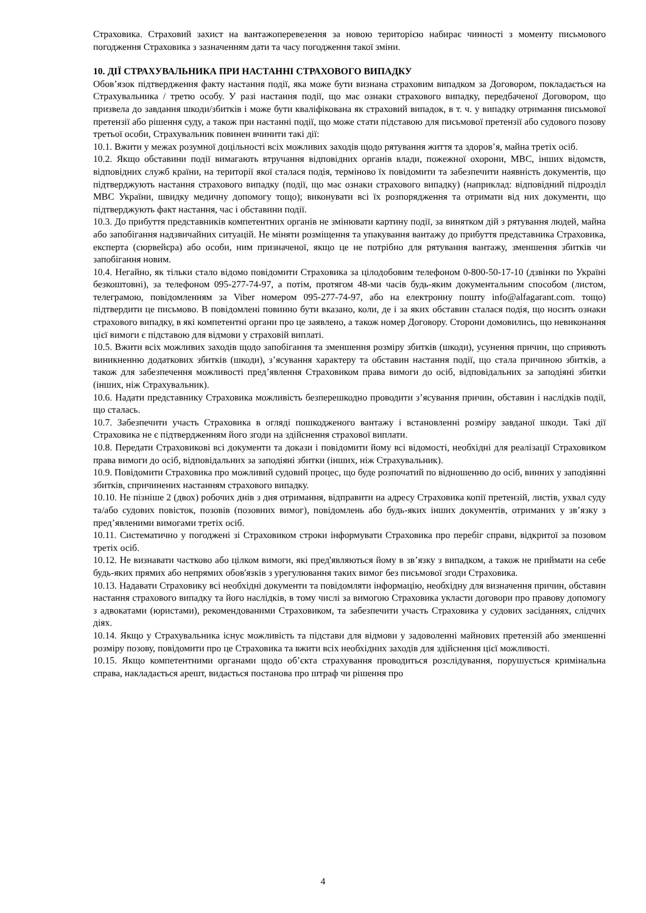Страховика. Страховий захист на вантажоперевезення за новою територією набирає чинності з моменту письмового погодження Страховика з зазначенням дати та часу погодження такої зміни.
10. ДІЇ СТРАХУВАЛЬНИКА ПРИ НАСТАННІ СТРАХОВОГО ВИПАДКУ
Обов’язок підтвердження факту настання події, яка може бути визнана страховим випадком за Договором, покладається на Страхувальника / третю особу. У разі настання події, що має ознаки страхового випадку, передбаченої Договором, що призвела до завдання шкоди/збитків і може бути кваліфікована як страховий випадок, в т. ч. у випадку отримання письмової претензії або рішення суду, а також при настанні події, що може стати підставою для письмової претензії або судового позову третьої особи, Страхувальник повинен вчинити такі дії:
10.1. Вжити у межах розумної доцільності всіх можливих заходів щодо рятування життя та здоров’я, майна третіх осіб.
10.2. Якщо обставини події вимагають втручання відповідних органів влади, пожежної охорони, МВС, інших відомств, відповідних служб країни, на території якої сталася подія, терміново їх повідомити та забезпечити наявність документів, що підтверджують настання страхового випадку (події, що має ознаки страхового випадку) (наприклад: відповідний підрозділ МВС України, швидку медичну допомогу тощо); виконувати всі їх розпорядження та отримати від них документи, що підтверджують факт настання, час і обставини події.
10.3. До прибуття представників компетентних органів не змінювати картину події, за винятком дій з рятування людей, майна або запобігання надзвичайних ситуацій. Не міняти розміщення та упакування вантажу до прибуття представника Страховика, експерта (сюрвейєра) або особи, ним призначеної, якщо це не потрібно для рятування вантажу, зменшення збитків чи запобігання новим.
10.4. Негайно, як тільки стало відомо повідомити Страховика за цілодобовим телефоном 0-800-50-17-10 (дзвінки по Україні безкоштовні), за телефоном 095-277-74-97, а потім, протягом 48-ми часів будь-яким документальним способом (листом, телеграмою, повідомленням за Viber номером 095-277-74-97, або на електронну пошту info@alfagarant.com. тощо) підтвердити це письмово. В повідомлені повинно бути вказано, коли, де і за яких обставин сталася подія, що носить ознаки страхового випадку, в які компетентні органи про це заявлено, а також номер Договору. Сторони домовились, що невиконання цієї вимоги є підставою для відмови у страховій виплаті.
10.5. Вжити всіх можливих заходів щодо запобігання та зменшення розміру збитків (шкоди), усунення причин, що сприяють виникненню додаткових збитків (шкоди), з’ясування характеру та обставин настання події, що стала причиною збитків, а також для забезпечення можливості пред’явлення Страховиком права вимоги до осіб, відповідальних за заподіяні збитки (інших, ніж Страхувальник).
10.6. Надати представнику Страховика можливість безперешкодно проводити з’ясування причин, обставин і наслідків події, що сталась.
10.7. Забезпечити участь Страховика в огляді пошкодженого вантажу і встановленні розміру завданої шкоди. Такі дії Страховика не є підтвердженням його згоди на здійснення страхової виплати.
10.8. Передати Страховикові всі документи та докази і повідомити йому всі відомості, необхідні для реалізації Страховиком права вимоги до осіб, відповідальних за заподіяні збитки (інших, ніж Страхувальник).
10.9. Повідомити Страховика про можливий судовий процес, що буде розпочатий по відношенню до осіб, винних у заподіянні збитків, спричинених настанням страхового випадку.
10.10. Не пізніше 2 (двох) робочих днів з дня отримання, відправити на адресу Страховика копії претензій, листів, ухвал суду та/або судових повісток, позовів (позовних вимог), повідомлень або будь-яких інших документів, отриманих у зв’язку з пред’явленими вимогами третіх осіб.
10.11. Систематично у погоджені зі Страховиком строки інформувати Страховика про перебіг справи, відкритої за позовом третіх осіб.
10.12. Не визнавати частково або цілком вимоги, які пред'являються йому в зв’язку з випадком, а також не приймати на себе будь-яких прямих або непрямих обов'язків з урегулювання таких вимог без письмової згоди Страховика.
10.13. Надавати Страховику всі необхідні документи та повідомляти інформацію, необхідну для визначення причин, обставин настання страхового випадку та його наслідків, в тому числі за вимогою Страховика укласти договори про правову допомогу з адвокатами (юристами), рекомендованими Страховиком, та забезпечити участь Страховика у судових засіданнях, слідчих діях.
10.14. Якщо у Страхувальника існує можливість та підстави для відмови у задоволенні майнових претензій або зменшенні розміру позову, повідомити про це Страховика та вжити всіх необхідних заходів для здійснення цієї можливості.
10.15. Якщо компетентними органами щодо об’єкта страхування проводиться розслідування, порушується кримінальна справа, накладається арешт, видається постанова про штраф чи рішення про
4